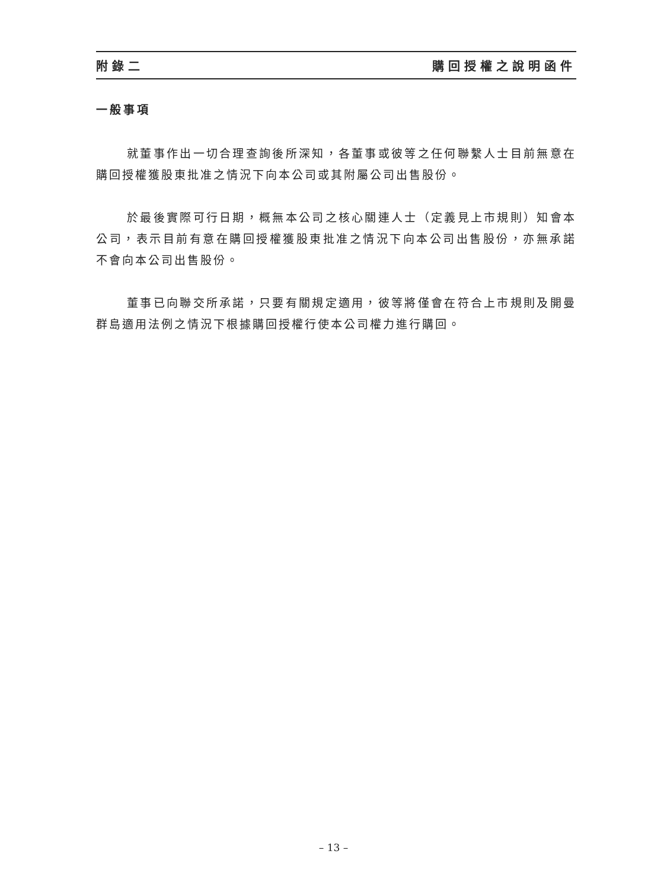附錄二 購回授權之說明函件
一般事項
就董事作出一切合理查詢後所深知，各董事或彼等之任何聯繫人士目前無意在購回授權獲股東批准之情況下向本公司或其附屬公司出售股份。
於最後實際可行日期，概無本公司之核心關連人士（定義見上市規則）知會本公司，表示目前有意在購回授權獲股東批准之情況下向本公司出售股份，亦無承諾不會向本公司出售股份。
董事已向聯交所承諾，只要有關規定適用，彼等將僅會在符合上市規則及開曼群島適用法例之情況下根據購回授權行使本公司權力進行購回。
– 13 –